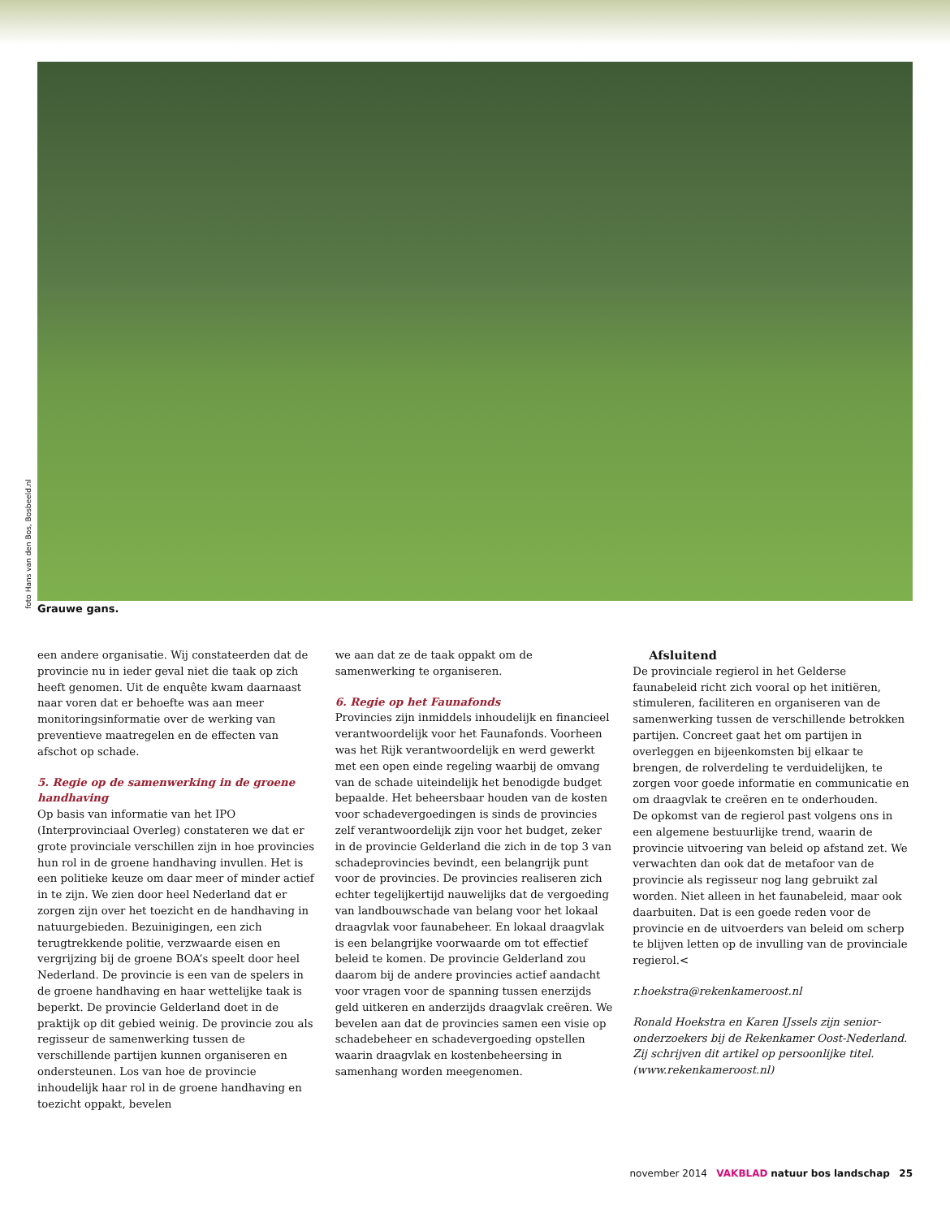foto Hans van den Bos, Bosbeeld.nl
Grauwe gans.
een andere organisatie. Wij constateerden dat de provincie nu in ieder geval niet die taak op zich heeft genomen. Uit de enquête kwam daarnaast naar voren dat er behoefte was aan meer monitoringsinformatie over de werking van preventieve maatregelen en de effecten van afschot op schade.
5. Regie op de samenwerking in de groene handhaving
Op basis van informatie van het IPO (Interprovinciaal Overleg) constateren we dat er grote provinciale verschillen zijn in hoe provincies hun rol in de groene handhaving invullen. Het is een politieke keuze om daar meer of minder actief in te zijn. We zien door heel Nederland dat er zorgen zijn over het toezicht en de handhaving in natuurgebieden. Bezuinigingen, een zich terugtrekkende politie, verzwaarde eisen en vergrijzing bij de groene BOA’s speelt door heel Nederland. De provincie is een van de spelers in de groene handhaving en haar wettelijke taak is beperkt. De provincie Gelderland doet in de praktijk op dit gebied weinig. De provincie zou als regisseur de samenwerking tussen de verschillende partijen kunnen organiseren en ondersteunen. Los van hoe de provincie inhoudelijk haar rol in de groene handhaving en toezicht oppakt, bevelen
we aan dat ze de taak oppakt om de samenwerking te organiseren.
6. Regie op het Faunafonds
Provincies zijn inmiddels inhoudelijk en financieel verantwoordelijk voor het Faunafonds. Voorheen was het Rijk verantwoordelijk en werd gewerkt met een open einde regeling waarbij de omvang van de schade uiteindelijk het benodigde budget bepaalde. Het beheersbaar houden van de kosten voor schadevergoedingen is sinds de provincies zelf verantwoordelijk zijn voor het budget, zeker in de provincie Gelderland die zich in de top 3 van schadeprovincies bevindt, een belangrijk punt voor de provincies. De provincies realiseren zich echter tegelijkertijd nauwelijks dat de vergoeding van landbouwschade van belang voor het lokaal draagvlak voor faunabeheer. En lokaal draagvlak is een belangrijke voorwaarde om tot effectief beleid te komen. De provincie Gelderland zou daarom bij de andere provincies actief aandacht voor vragen voor de spanning tussen enerzijds geld uitkeren en anderzijds draagvlak creëren. We bevelen aan dat de provincies samen een visie op schadebeheer en schadevergoeding opstellen waarin draagvlak en kostenbeheersing in samenhang worden meegenomen.
Afsluitend
De provinciale regierol in het Gelderse faunabeleid richt zich vooral op het initiëren, stimuleren, faciliteren en organiseren van de samenwerking tussen de verschillende betrokken partijen. Concreet gaat het om partijen in overleggen en bijeenkomsten bij elkaar te brengen, de rolverdeling te verduidelijken, te zorgen voor goede informatie en communicatie en om draagvlak te creëren en te onderhouden.
De opkomst van de regierol past volgens ons in een algemene bestuurlijke trend, waarin de provincie uitvoering van beleid op afstand zet. We verwachten dan ook dat de metafoor van de provincie als regisseur nog lang gebruikt zal worden. Niet alleen in het faunabeleid, maar ook daarbuiten. Dat is een goede reden voor de provincie en de uitvoerders van beleid om scherp te blijven letten op de invulling van de provinciale regierol.<
r.hoekstra@rekenkameroost.nl
Ronald Hoekstra en Karen IJssels zijn senior-onderzoekers bij de Rekenkamer Oost-Nederland. Zij schrijven dit artikel op persoonlijke titel. (www.rekenkameroost.nl)
november 2014 VAKBLAD natuur bos landschap 25